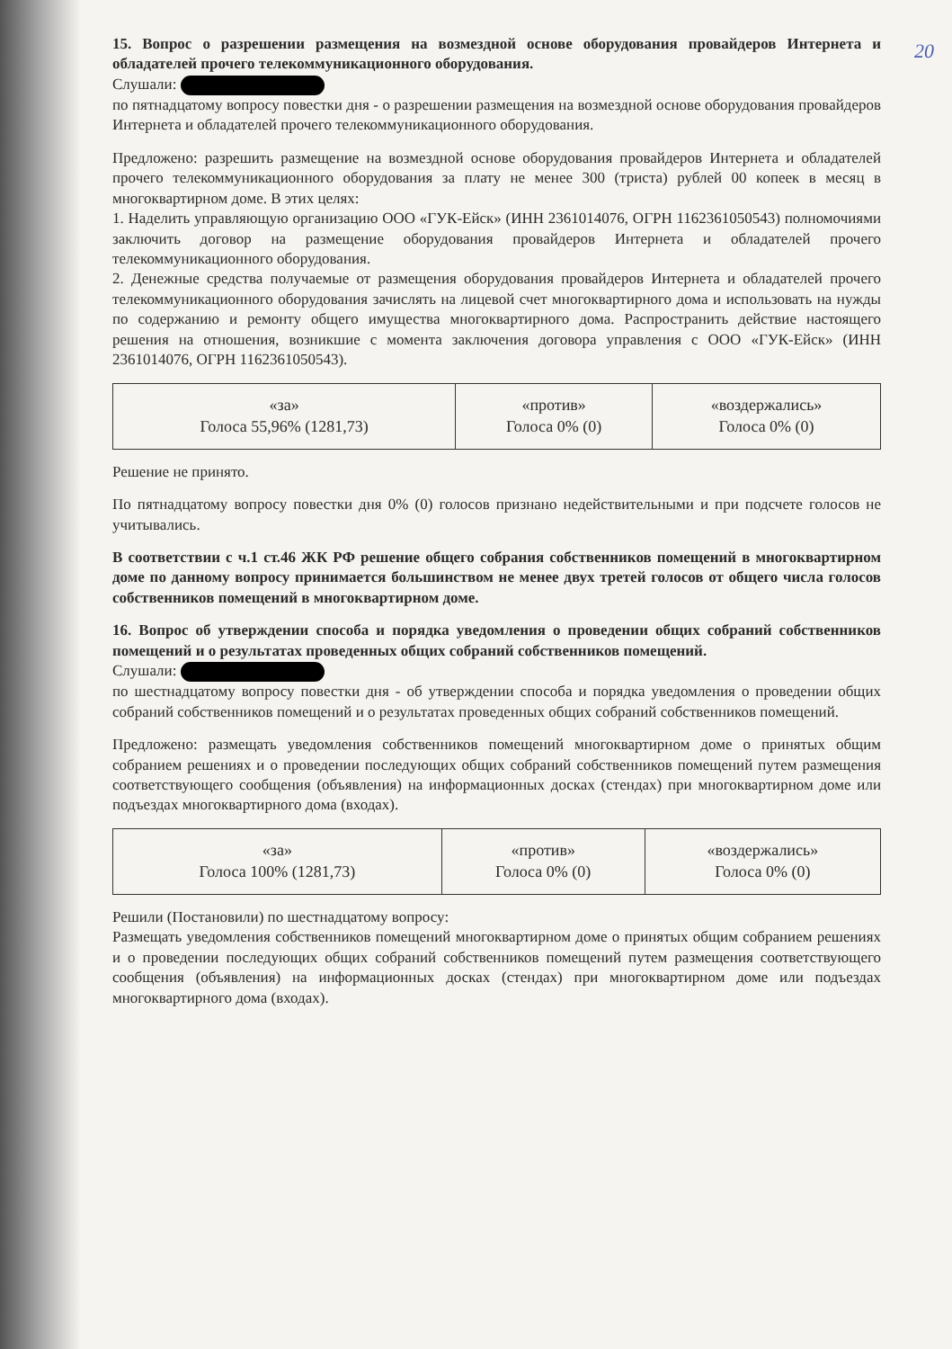20
15. Вопрос о разрешении размещения на возмездной основе оборудования провайдеров Интернета и обладателей прочего телекоммуникационного оборудования.
Слушали:
по пятнадцатому вопросу повестки дня - о разрешении размещения на возмездной основе оборудования провайдеров Интернета и обладателей прочего телекоммуникационного оборудования.
Предложено: разрешить размещение на возмездной основе оборудования провайдеров Интернета и обладателей прочего телекоммуникационного оборудования за плату не менее 300 (триста) рублей 00 копеек в месяц в многоквартирном доме. В этих целях:
1. Наделить управляющую организацию ООО «ГУК-Ейск» (ИНН 2361014076, ОГРН 1162361050543) полномочиями заключить договор на размещение оборудования провайдеров Интернета и обладателей прочего телекоммуникационного оборудования.
2. Денежные средства получаемые от размещения оборудования провайдеров Интернета и обладателей прочего телекоммуникационного оборудования зачислять на лицевой счет многоквартирного дома и использовать на нужды по содержанию и ремонту общего имущества многоквартирного дома. Распространить действие настоящего решения на отношения, возникшие с момента заключения договора управления с ООО «ГУК-Ейск» (ИНН 2361014076, ОГРН 1162361050543).
| «за» Голоса 55,96% (1281,73) | «против» Голоса 0% (0) | «воздержались» Голоса 0% (0) |
Решение не принято.
По пятнадцатому вопросу повестки дня 0% (0) голосов признано недействительными и при подсчете голосов не учитывались.
В соответствии с ч.1 ст.46 ЖК РФ решение общего собрания собственников помещений в многоквартирном доме по данному вопросу принимается большинством не менее двух третей голосов от общего числа голосов собственников помещений в многоквартирном доме.
16. Вопрос об утверждении способа и порядка уведомления о проведении общих собраний собственников помещений и о результатах проведенных общих собраний собственников помещений.
Слушали:
по шестнадцатому вопросу повестки дня - об утверждении способа и порядка уведомления о проведении общих собраний собственников помещений и о результатах проведенных общих собраний собственников помещений.
Предложено: размещать уведомления собственников помещений многоквартирном доме о принятых общим собранием решениях и о проведении последующих общих собраний собственников помещений путем размещения соответствующего сообщения (объявления) на информационных досках (стендах) при многоквартирном доме или подъездах многоквартирного дома (входах).
| «за» Голоса 100% (1281,73) | «против» Голоса 0% (0) | «воздержались» Голоса 0% (0) |
Решили (Постановили) по шестнадцатому вопросу:
Размещать уведомления собственников помещений многоквартирном доме о принятых общим собранием решениях и о проведении последующих общих собраний собственников помещений путем размещения соответствующего сообщения (объявления) на информационных досках (стендах) при многоквартирном доме или подъездах многоквартирного дома (входах).